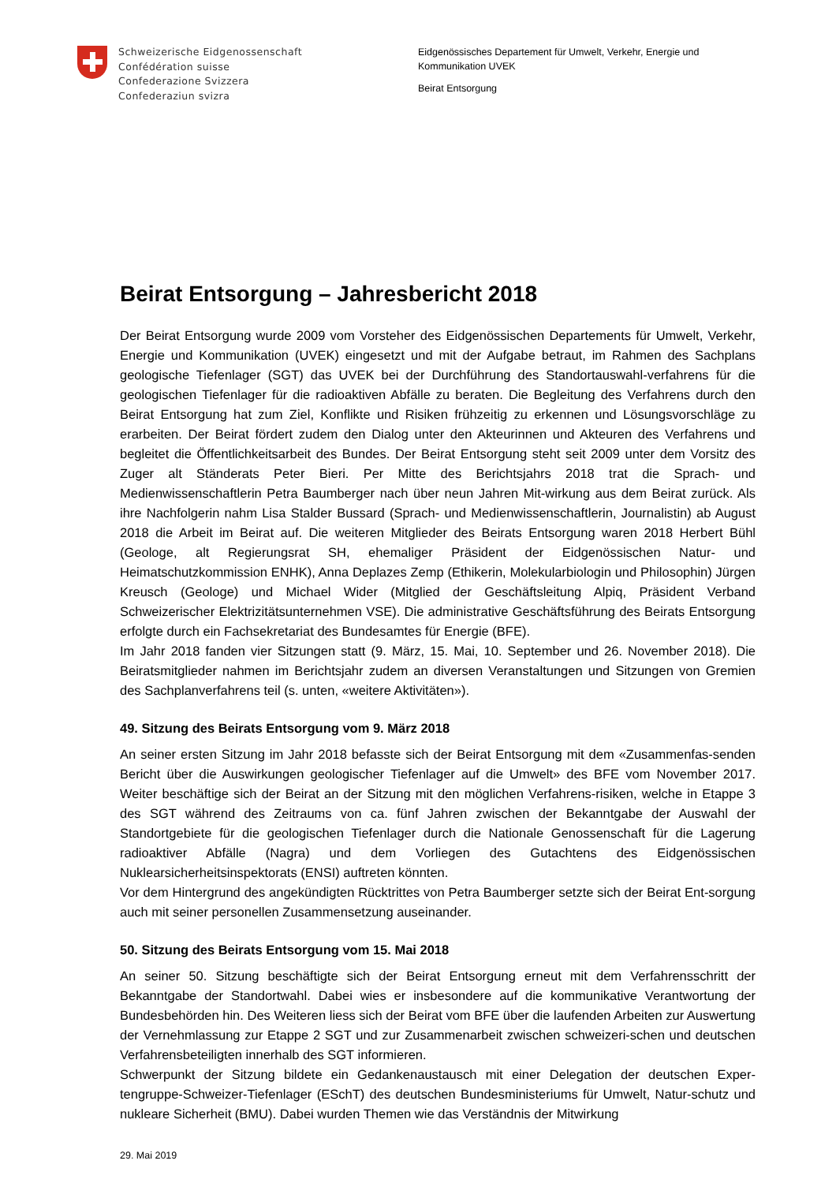Schweizerische Eidgenossenschaft
Confédération suisse
Confederazione Svizzera
Confederaziun svizra
Eidgenössisches Departement für Umwelt, Verkehr, Energie und Kommunikation UVEK
Beirat Entsorgung
Beirat Entsorgung – Jahresbericht 2018
Der Beirat Entsorgung wurde 2009 vom Vorsteher des Eidgenössischen Departements für Umwelt, Verkehr, Energie und Kommunikation (UVEK) eingesetzt und mit der Aufgabe betraut, im Rahmen des Sachplans geologische Tiefenlager (SGT) das UVEK bei der Durchführung des Standortauswahl-verfahrens für die geologischen Tiefenlager für die radioaktiven Abfälle zu beraten. Die Begleitung des Verfahrens durch den Beirat Entsorgung hat zum Ziel, Konflikte und Risiken frühzeitig zu erkennen und Lösungsvorschläge zu erarbeiten. Der Beirat fördert zudem den Dialog unter den Akteurinnen und Akteuren des Verfahrens und begleitet die Öffentlichkeitsarbeit des Bundes. Der Beirat Entsorgung steht seit 2009 unter dem Vorsitz des Zuger alt Ständerats Peter Bieri. Per Mitte des Berichtsjahrs 2018 trat die Sprach- und Medienwissenschaftlerin Petra Baumberger nach über neun Jahren Mit-wirkung aus dem Beirat zurück. Als ihre Nachfolgerin nahm Lisa Stalder Bussard (Sprach- und Medienwissenschaftlerin, Journalistin) ab August 2018 die Arbeit im Beirat auf. Die weiteren Mitglieder des Beirats Entsorgung waren 2018 Herbert Bühl (Geologe, alt Regierungsrat SH, ehemaliger Präsident der Eidgenössischen Natur- und Heimatschutzkommission ENHK), Anna Deplazes Zemp (Ethikerin, Molekularbiologin und Philosophin) Jürgen Kreusch (Geologe) und Michael Wider (Mitglied der Geschäftsleitung Alpiq, Präsident Verband Schweizerischer Elektrizitätsunternehmen VSE). Die administrative Geschäftsführung des Beirats Entsorgung erfolgte durch ein Fachsekretariat des Bundesamtes für Energie (BFE).
Im Jahr 2018 fanden vier Sitzungen statt (9. März, 15. Mai, 10. September und 26. November 2018). Die Beiratsmitglieder nahmen im Berichtsjahr zudem an diversen Veranstaltungen und Sitzungen von Gremien des Sachplanverfahrens teil (s. unten, «weitere Aktivitäten»).
49. Sitzung des Beirats Entsorgung vom 9. März 2018
An seiner ersten Sitzung im Jahr 2018 befasste sich der Beirat Entsorgung mit dem «Zusammenfas-senden Bericht über die Auswirkungen geologischer Tiefenlager auf die Umwelt» des BFE vom November 2017. Weiter beschäftige sich der Beirat an der Sitzung mit den möglichen Verfahrens-risiken, welche in Etappe 3 des SGT während des Zeitraums von ca. fünf Jahren zwischen der Bekanntgabe der Auswahl der Standortgebiete für die geologischen Tiefenlager durch die Nationale Genossenschaft für die Lagerung radioaktiver Abfälle (Nagra) und dem Vorliegen des Gutachtens des Eidgenössischen Nuklearsicherheitsinspektorats (ENSI) auftreten könnten.
Vor dem Hintergrund des angekündigten Rücktrittes von Petra Baumberger setzte sich der Beirat Ent-sorgung auch mit seiner personellen Zusammensetzung auseinander.
50. Sitzung des Beirats Entsorgung vom 15. Mai 2018
An seiner 50. Sitzung beschäftigte sich der Beirat Entsorgung erneut mit dem Verfahrensschritt der Bekanntgabe der Standortwahl. Dabei wies er insbesondere auf die kommunikative Verantwortung der Bundesbehörden hin. Des Weiteren liess sich der Beirat vom BFE über die laufenden Arbeiten zur Auswertung der Vernehmlassung zur Etappe 2 SGT und zur Zusammenarbeit zwischen schweizeri-schen und deutschen Verfahrensbeteiligten innerhalb des SGT informieren.
Schwerpunkt der Sitzung bildete ein Gedankenaustausch mit einer Delegation der deutschen Exper-tengruppe-Schweizer-Tiefenlager (ESchT) des deutschen Bundesministeriums für Umwelt, Natur-schutz und nukleare Sicherheit (BMU). Dabei wurden Themen wie das Verständnis der Mitwirkung
29. Mai 2019